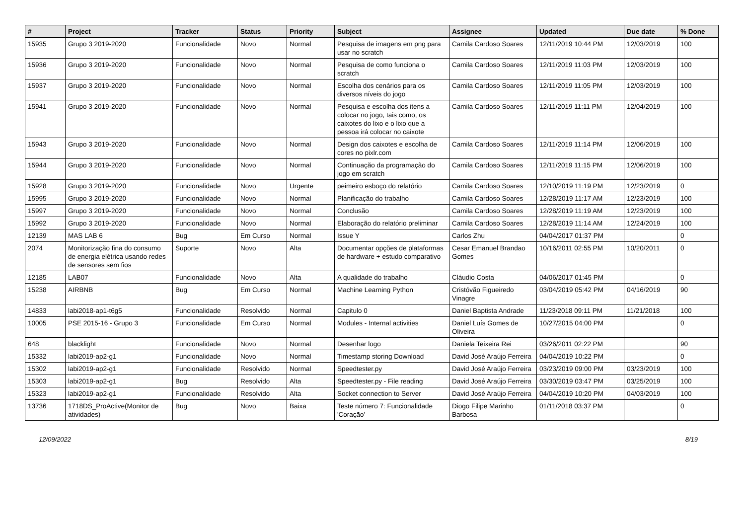| # | Project | Tracker | Status | Priority | Subject | Assignee | Updated | Due date | % Done |
| --- | --- | --- | --- | --- | --- | --- | --- | --- | --- |
| 15935 | Grupo 3 2019-2020 | Funcionalidade | Novo | Normal | Pesquisa de imagens em png para usar no scratch | Camila Cardoso Soares | 12/11/2019 10:44 PM | 12/03/2019 | 100 |
| 15936 | Grupo 3 2019-2020 | Funcionalidade | Novo | Normal | Pesquisa de como funciona o scratch | Camila Cardoso Soares | 12/11/2019 11:03 PM | 12/03/2019 | 100 |
| 15937 | Grupo 3 2019-2020 | Funcionalidade | Novo | Normal | Escolha dos cenários para os diversos níveis do jogo | Camila Cardoso Soares | 12/11/2019 11:05 PM | 12/03/2019 | 100 |
| 15941 | Grupo 3 2019-2020 | Funcionalidade | Novo | Normal | Pesquisa e escolha dos itens a colocar no jogo, tais como, os caixotes do lixo e o lixo que a pessoa irá colocar no caixote | Camila Cardoso Soares | 12/11/2019 11:11 PM | 12/04/2019 | 100 |
| 15943 | Grupo 3 2019-2020 | Funcionalidade | Novo | Normal | Design dos caixotes e escolha de cores no pixlr.com | Camila Cardoso Soares | 12/11/2019 11:14 PM | 12/06/2019 | 100 |
| 15944 | Grupo 3 2019-2020 | Funcionalidade | Novo | Normal | Continuação da programação do jogo em scratch | Camila Cardoso Soares | 12/11/2019 11:15 PM | 12/06/2019 | 100 |
| 15928 | Grupo 3 2019-2020 | Funcionalidade | Novo | Urgente | peimeiro esboço do relatório | Camila Cardoso Soares | 12/10/2019 11:19 PM | 12/23/2019 | 0 |
| 15995 | Grupo 3 2019-2020 | Funcionalidade | Novo | Normal | Planificação do trabalho | Camila Cardoso Soares | 12/28/2019 11:17 AM | 12/23/2019 | 100 |
| 15997 | Grupo 3 2019-2020 | Funcionalidade | Novo | Normal | Conclusão | Camila Cardoso Soares | 12/28/2019 11:19 AM | 12/23/2019 | 100 |
| 15992 | Grupo 3 2019-2020 | Funcionalidade | Novo | Normal | Elaboração do relatório preliminar | Camila Cardoso Soares | 12/28/2019 11:14 AM | 12/24/2019 | 100 |
| 12139 | MAS LAB 6 | Bug | Em Curso | Normal | Issue Y | Carlos Zhu | 04/04/2017 01:37 PM | | 0 |
| 2074 | Monitorização fina do consumo de energia elétrica usando redes de sensores sem fios | Suporte | Novo | Alta | Documentar opções de plataformas de hardware + estudo comparativo | Cesar Emanuel Brandao Gomes | 10/16/2011 02:55 PM | 10/20/2011 | 0 |
| 12185 | LAB07 | Funcionalidade | Novo | Alta | A qualidade do trabalho | Cláudio Costa | 04/06/2017 01:45 PM | | 0 |
| 15238 | AIRBNB | Bug | Em Curso | Normal | Machine Learning Python | Cristóvão Figueiredo Vinagre | 03/04/2019 05:42 PM | 04/16/2019 | 90 |
| 14833 | labi2018-ap1-t6g5 | Funcionalidade | Resolvido | Normal | Capitulo 0 | Daniel Baptista Andrade | 11/23/2018 09:11 PM | 11/21/2018 | 100 |
| 10005 | PSE 2015-16 - Grupo 3 | Funcionalidade | Em Curso | Normal | Modules - Internal activities | Daniel Luís Gomes de Oliveira | 10/27/2015 04:00 PM | | 0 |
| 648 | blacklight | Funcionalidade | Novo | Normal | Desenhar logo | Daniela Teixeira Rei | 03/26/2011 02:22 PM | | 90 |
| 15332 | labi2019-ap2-g1 | Funcionalidade | Novo | Normal | Timestamp storing Download | David José Araújo Ferreira | 04/04/2019 10:22 PM | | 0 |
| 15302 | labi2019-ap2-g1 | Funcionalidade | Resolvido | Normal | Speedtester.py | David José Araújo Ferreira | 03/23/2019 09:00 PM | 03/23/2019 | 100 |
| 15303 | labi2019-ap2-g1 | Bug | Resolvido | Alta | Speedtester.py - File reading | David José Araújo Ferreira | 03/30/2019 03:47 PM | 03/25/2019 | 100 |
| 15323 | labi2019-ap2-g1 | Funcionalidade | Resolvido | Alta | Socket connection to Server | David José Araújo Ferreira | 04/04/2019 10:20 PM | 04/03/2019 | 100 |
| 13736 | 1718DS_ProActive(Monitor de atividades) | Bug | Novo | Baixa | Teste número 7: Funcionalidade 'Coração' | Diogo Filipe Marinho Barbosa | 01/11/2018 03:37 PM | | 0 |
12/09/2022 8/19